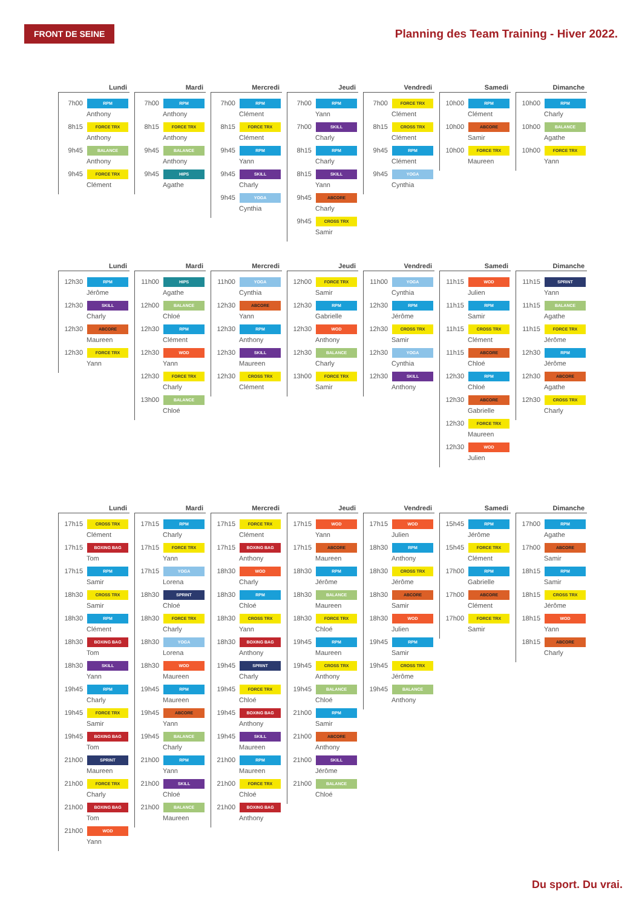FRONT DE SEINE
Planning des Team Training - Hiver 2022.
Lundi
7h00 RPM
Anthony
8h15 FORCE TRX
Anthony
9h45 BALANCE
Anthony
9h45 FORCE TRX
Clément
Mardi
7h00 RPM
Anthony
8h15 FORCE TRX
Anthony
9h45 BALANCE
Anthony
9h45 HIPS
Agathe
Mercredi
7h00 RPM
Clément
8h15 FORCE TRX
Clément
9h45 RPM
Yann
9h45 SKILL
Charly
9h45 YOGA
Cynthia
Jeudi
7h00 RPM
Yann
7h00 SKILL
Charly
8h15 RPM
Charly
8h15 SKILL
Yann
9h45 ABCORE
Charly
9h45 CROSS TRX
Samir
Vendredi
7h00 FORCE TRX
Clément
8h15 CROSS TRX
Clément
9h45 RPM
Clément
9h45 YOGA
Cynthia
Samedi
10h00 RPM
Clément
10h00 ABCORE
Samir
10h00 FORCE TRX
Maureen
Dimanche
10h00 RPM
Charly
10h00 BALANCE
Agathe
10h00 FORCE TRX
Yann
Lundi
12h30 RPM
Jérôme
12h30 SKILL
Charly
12h30 ABCORE
Maureen
12h30 FORCE TRX
Yann
Mardi
11h00 HIPS
Agathe
12h00 BALANCE
Chloé
12h30 RPM
Clément
12h30 WOD
Yann
12h30 FORCE TRX
Charly
13h00 BALANCE
Chloé
Mercredi
11h00 YOGA
Cynthia
12h30 ABCORE
Yann
12h30 RPM
Anthony
12h30 SKILL
Maureen
12h30 CROSS TRX
Clément
Jeudi
12h00 FORCE TRX
Samir
12h30 RPM
Gabrielle
12h30 WOD
Anthony
12h30 BALANCE
Charly
13h00 FORCE TRX
Samir
Vendredi
11h00 YOGA
Cynthia
12h30 RPM
Jérôme
12h30 CROSS TRX
Samir
12h30 YOGA
Cynthia
12h30 SKILL
Anthony
Samedi
11h15 WOD
Julien
11h15 RPM
Samir
11h15 CROSS TRX
Clément
11h15 ABCORE
Chloé
12h30 RPM
Chloé
12h30 ABCORE
Gabrielle
12h30 FORCE TRX
Maureen
12h30 WOD
Julien
Dimanche
11h15 SPRINT
Yann
11h15 BALANCE
Agathe
11h15 FORCE TRX
Jérôme
12h30 RPM
Jérôme
12h30 ABCORE
Agathe
12h30 CROSS TRX
Charly
Lundi
17h15 CROSS TRX
Clément
17h15 BOXING BAG
Tom
17h15 RPM
Samir
18h30 CROSS TRX
Samir
18h30 RPM
Clément
18h30 BOXING BAG
Tom
18h30 SKILL
Yann
19h45 RPM
Charly
19h45 FORCE TRX
Samir
19h45 BOXING BAG
Tom
21h00 SPRINT
Maureen
21h00 FORCE TRX
Charly
21h00 BOXING BAG
Tom
21h00 WOD
Yann
Mardi
17h15 RPM
Charly
17h15 FORCE TRX
Yann
17h15 YOGA
Lorena
18h30 SPRINT
Chloé
18h30 FORCE TRX
Charly
18h30 YOGA
Lorena
18h30 WOD
Maureen
19h45 RPM
Maureen
19h45 ABCORE
Yann
19h45 BALANCE
Charly
21h00 RPM
Yann
21h00 SKILL
Chloé
21h00 BALANCE
Maureen
Mercredi
17h15 FORCE TRX
Clément
17h15 BOXING BAG
Anthony
18h30 WOD
Charly
18h30 RPM
Chloé
18h30 CROSS TRX
Yann
18h30 BOXING BAG
Anthony
19h45 SPRINT
Charly
19h45 FORCE TRX
Chloé
19h45 BOXING BAG
Anthony
19h45 SKILL
Maureen
21h00 RPM
Maureen
21h00 FORCE TRX
Chloé
21h00 BOXING BAG
Anthony
Jeudi
17h15 WOD
Yann
17h15 ABCORE
Maureen
18h30 RPM
Jérôme
18h30 BALANCE
Maureen
18h30 FORCE TRX
Chloé
19h45 RPM
Maureen
19h45 CROSS TRX
Anthony
19h45 BALANCE
Chloé
21h00 RPM
Samir
21h00 ABCORE
Anthony
21h00 SKILL
Jérôme
21h00 BALANCE
Chloé
Vendredi
17h15 WOD
Julien
18h30 RPM
Anthony
18h30 CROSS TRX
Jérôme
18h30 ABCORE
Samir
18h30 WOD
Julien
19h45 RPM
Samir
19h45 CROSS TRX
Jérôme
19h45 BALANCE
Anthony
Samedi
15h45 RPM
Jérôme
15h45 FORCE TRX
Clément
17h00 RPM
Gabrielle
17h00 ABCORE
Clément
17h00 FORCE TRX
Samir
Dimanche
17h00 RPM
Agathe
17h00 ABCORE
Samir
18h15 RPM
Samir
18h15 CROSS TRX
Jérôme
18h15 WOD
Yann
18h15 ABCORE
Charly
Du sport. Du vrai.